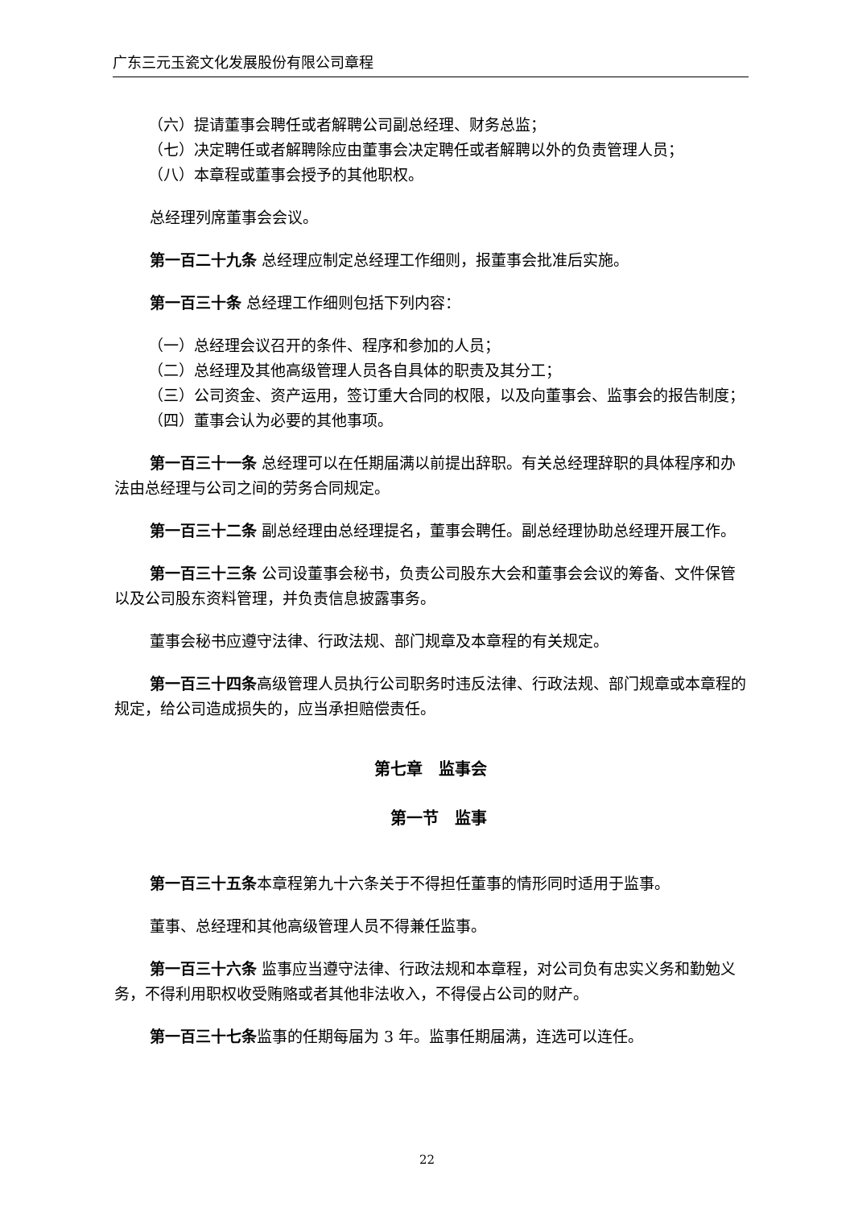广东三元玉瓷文化发展股份有限公司章程
（六）提请董事会聘任或者解聘公司副总经理、财务总监；
（七）决定聘任或者解聘除应由董事会决定聘任或者解聘以外的负责管理人员；
（八）本章程或董事会授予的其他职权。
总经理列席董事会会议。
第一百二十九条 总经理应制定总经理工作细则，报董事会批准后实施。
第一百三十条 总经理工作细则包括下列内容：
（一）总经理会议召开的条件、程序和参加的人员；
（二）总经理及其他高级管理人员各自具体的职责及其分工；
（三）公司资金、资产运用，签订重大合同的权限，以及向董事会、监事会的报告制度；
（四）董事会认为必要的其他事项。
第一百三十一条 总经理可以在任期届满以前提出辞职。有关总经理辞职的具体程序和办法由总经理与公司之间的劳务合同规定。
第一百三十二条 副总经理由总经理提名，董事会聘任。副总经理协助总经理开展工作。
第一百三十三条 公司设董事会秘书，负责公司股东大会和董事会会议的筹备、文件保管以及公司股东资料管理，并负责信息披露事务。
董事会秘书应遵守法律、行政法规、部门规章及本章程的有关规定。
第一百三十四条高级管理人员执行公司职务时违反法律、行政法规、部门规章或本章程的规定，给公司造成损失的，应当承担赔偿责任。
第七章　监事会
第一节　监事
第一百三十五条本章程第九十六条关于不得担任董事的情形同时适用于监事。
董事、总经理和其他高级管理人员不得兼任监事。
第一百三十六条 监事应当遵守法律、行政法规和本章程，对公司负有忠实义务和勤勉义务，不得利用职权收受贿赂或者其他非法收入，不得侵占公司的财产。
第一百三十七条监事的任期每届为 3 年。监事任期届满，连选可以连任。
22